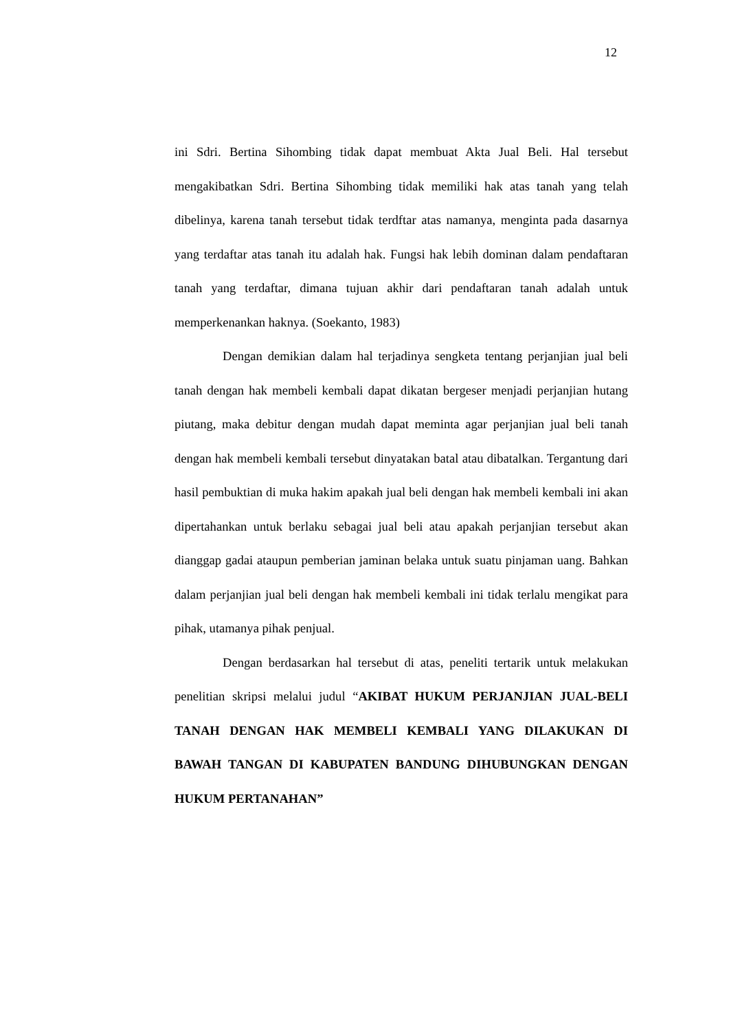12
ini Sdri. Bertina Sihombing tidak dapat membuat Akta Jual Beli. Hal tersebut mengakibatkan Sdri. Bertina Sihombing tidak memiliki hak atas tanah yang telah dibelinya, karena tanah tersebut tidak terdftar atas namanya, menginta pada dasarnya yang terdaftar atas tanah itu adalah hak. Fungsi hak lebih dominan dalam pendaftaran tanah yang terdaftar, dimana tujuan akhir dari pendaftaran tanah adalah untuk memperkenankan haknya. (Soekanto, 1983)
Dengan demikian dalam hal terjadinya sengketa tentang perjanjian jual beli tanah dengan hak membeli kembali dapat dikatan bergeser menjadi perjanjian hutang piutang, maka debitur dengan mudah dapat meminta agar perjanjian jual beli tanah dengan hak membeli kembali tersebut dinyatakan batal atau dibatalkan. Tergantung dari hasil pembuktian di muka hakim apakah jual beli dengan hak membeli kembali ini akan dipertahankan untuk berlaku sebagai jual beli atau apakah perjanjian tersebut akan dianggap gadai ataupun pemberian jaminan belaka untuk suatu pinjaman uang. Bahkan dalam perjanjian jual beli dengan hak membeli kembali ini tidak terlalu mengikat para pihak, utamanya pihak penjual.
Dengan berdasarkan hal tersebut di atas, peneliti tertarik untuk melakukan penelitian skripsi melalui judul “AKIBAT HUKUM PERJANJIAN JUAL-BELI TANAH DENGAN HAK MEMBELI KEMBALI YANG DILAKUKAN DI BAWAH TANGAN DI KABUPATEN BANDUNG DIHUBUNGKAN DENGAN HUKUM PERTANAHAN”